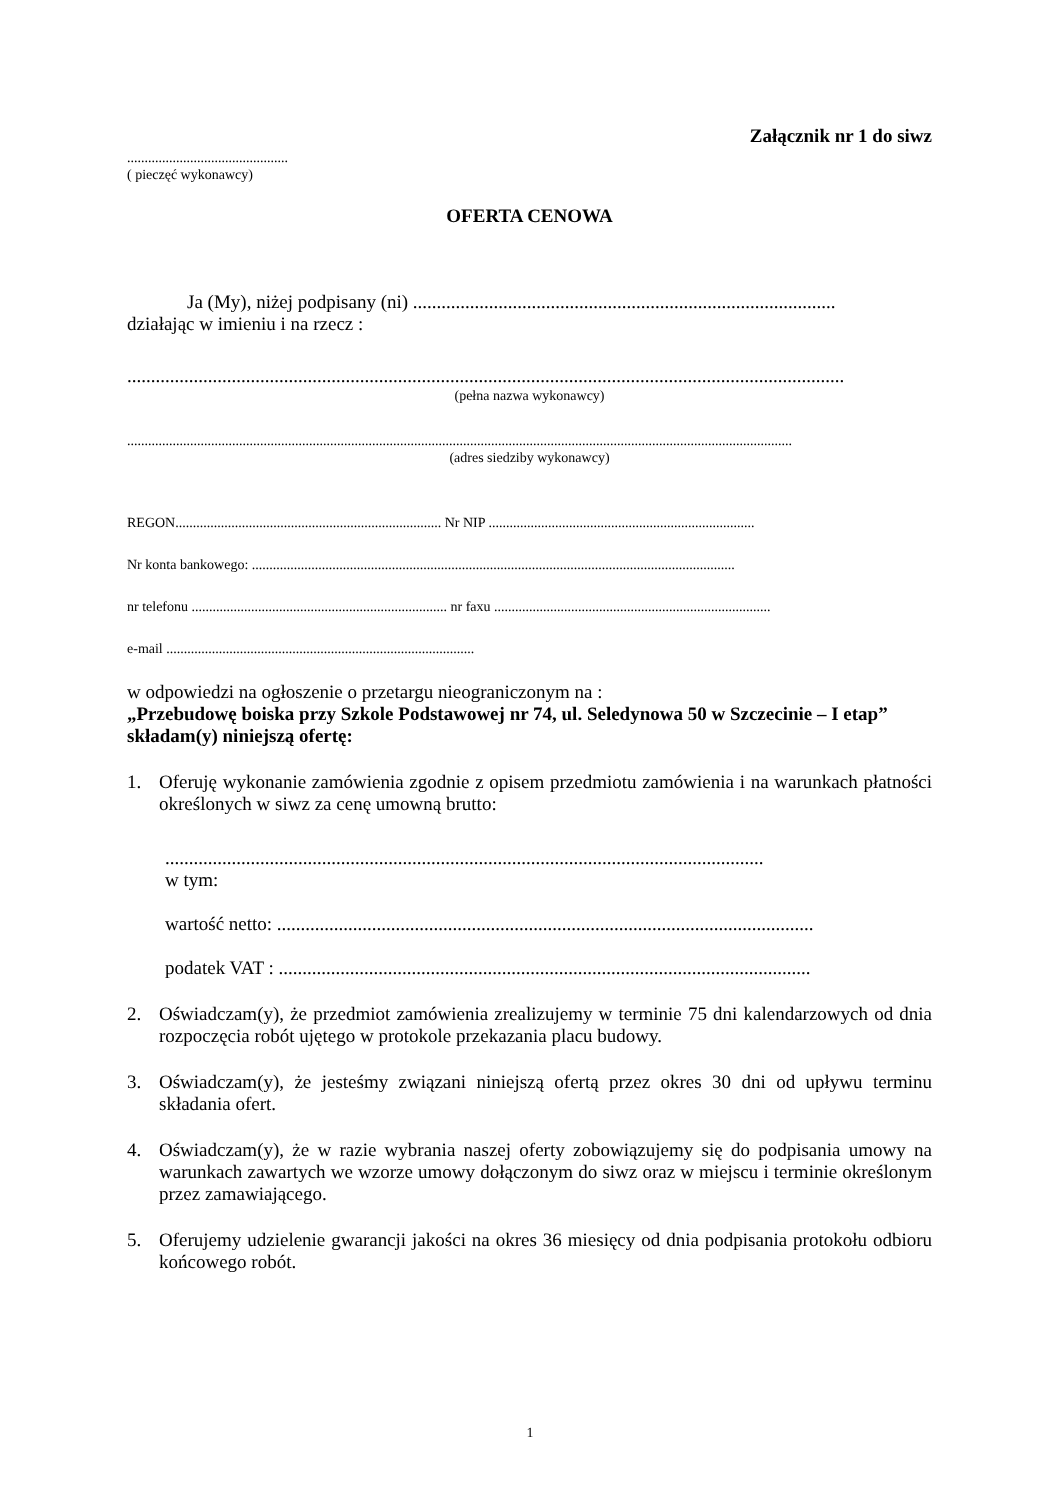Załącznik nr 1 do siwz
..............................................
( pieczęć wykonawcy)
OFERTA CENOWA
Ja (My), niżej podpisany (ni) .........................................................................................
działając w imieniu i na rzecz :
.......................................................................................................................................................
(pełna nazwa wykonawcy)
..............................................................................................................................................................................................
(adres siedziby wykonawcy)
REGON............................................................................ Nr NIP ............................................................................
Nr konta bankowego: ..........................................................................................................................................
nr telefonu ......................................................................... nr faxu ...............................................................................
e-mail ........................................................................................
w odpowiedzi na ogłoszenie o przetargu nieograniczonym na :
„Przebudowę boiska przy Szkole Podstawowej nr 74, ul. Seledynowa 50 w Szczecinie – I etap”
składam(y) niniejszą ofertę:
1. Oferuję wykonanie zamówienia zgodnie z opisem przedmiotu zamówienia i na warunkach płatności określonych w siwz za cenę umowną brutto:
..............................................................................................................................
w tym:
wartość netto: .................................................................................................................
podatek VAT : ................................................................................................................
2. Oświadczam(y), że przedmiot zamówienia zrealizujemy w terminie 75 dni kalendarzowych od dnia rozpoczęcia robót ujętego w protokole przekazania placu budowy.
3. Oświadczam(y), że jesteśmy związani niniejszą ofertą przez okres 30 dni od upływu terminu składania ofert.
4. Oświadczam(y), że w razie wybrania naszej oferty zobowiązujemy się do podpisania umowy na warunkach zawartych we wzorze umowy dołączonym do siwz oraz w miejscu i terminie określonym przez zamawiającego.
5. Oferujemy udzielenie gwarancji jakości na okres 36 miesięcy od dnia podpisania protokołu odbioru końcowego robót.
1